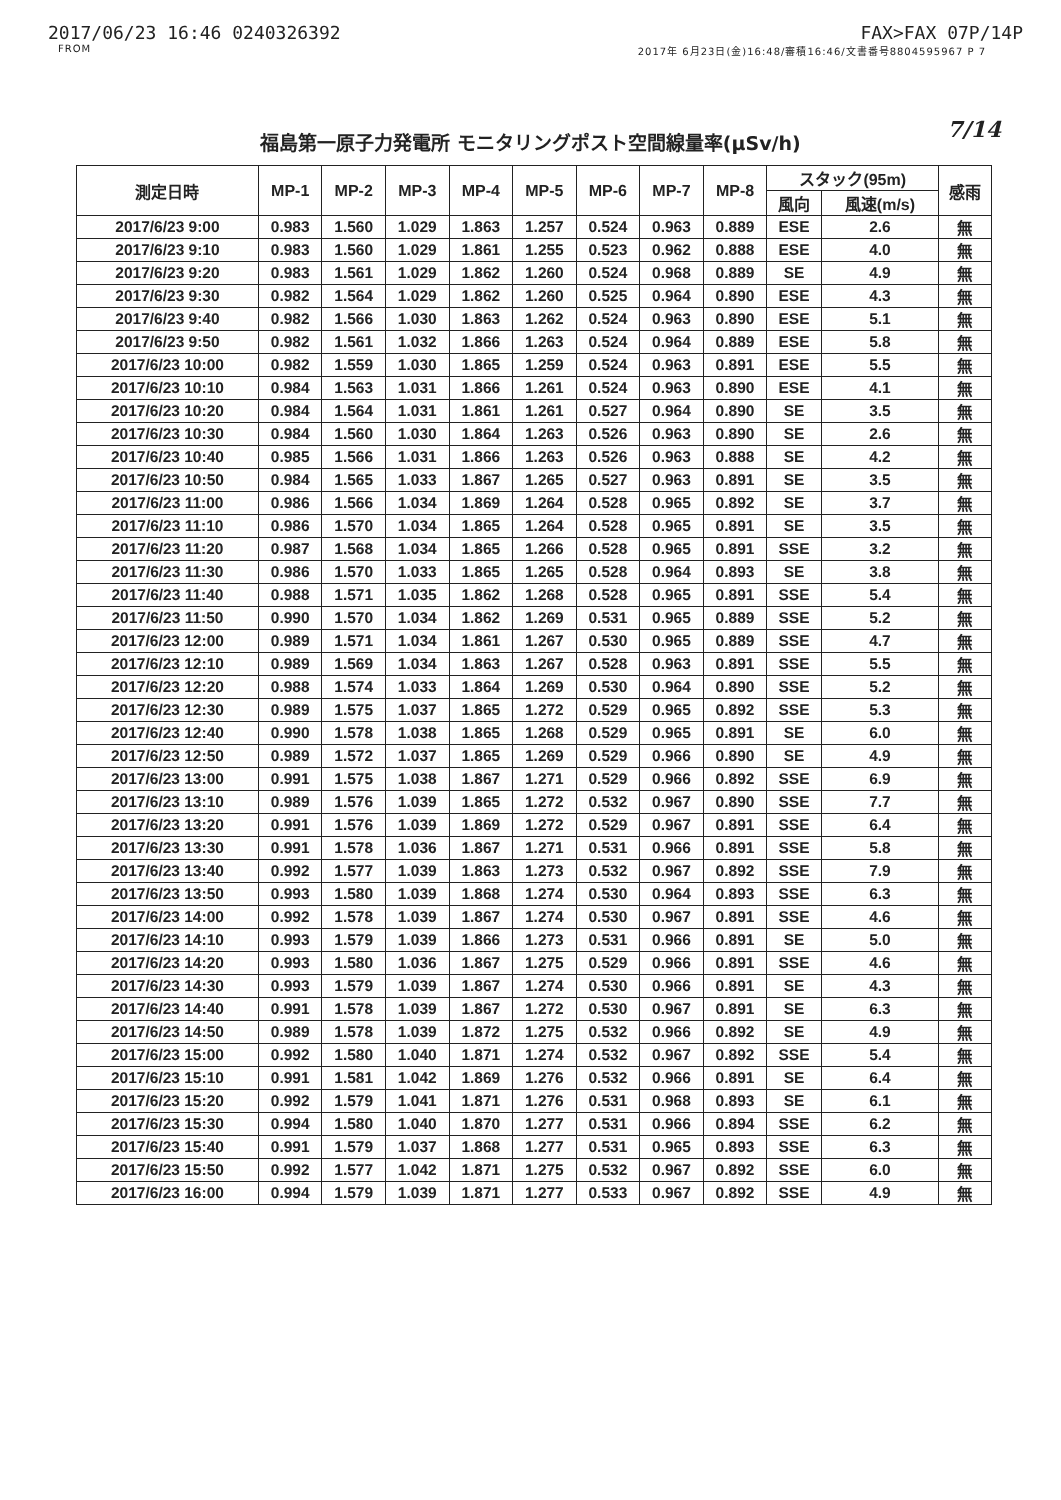2017/06/23 16:46 0240326392 FAX>FAX 07P/14P
FROM 2017年 6月23日(金)16:48/審積16:46/文書番号8804595967 P 7
福島第一原子力発電所 モニタリングポスト空間線量率(μSv/h) 7/14
| 測定日時 | MP-1 | MP-2 | MP-3 | MP-4 | MP-5 | MP-6 | MP-7 | MP-8 | スタック(95m) | | 感雨 |
| --- | --- | --- | --- | --- | --- | --- | --- | --- | --- | --- | --- |
| | | | | | | | | | 風向 | 風速(m/s) | |
| 2017/6/23 9:00 | 0.983 | 1.560 | 1.029 | 1.863 | 1.257 | 0.524 | 0.963 | 0.889 | ESE | 2.6 | 無 |
| 2017/6/23 9:10 | 0.983 | 1.560 | 1.029 | 1.861 | 1.255 | 0.523 | 0.962 | 0.888 | ESE | 4.0 | 無 |
| 2017/6/23 9:20 | 0.983 | 1.561 | 1.029 | 1.862 | 1.260 | 0.524 | 0.968 | 0.889 | SE | 4.9 | 無 |
| 2017/6/23 9:30 | 0.982 | 1.564 | 1.029 | 1.862 | 1.260 | 0.525 | 0.964 | 0.890 | ESE | 4.3 | 無 |
| 2017/6/23 9:40 | 0.982 | 1.566 | 1.030 | 1.863 | 1.262 | 0.524 | 0.963 | 0.890 | ESE | 5.1 | 無 |
| 2017/6/23 9:50 | 0.982 | 1.561 | 1.032 | 1.866 | 1.263 | 0.524 | 0.964 | 0.889 | ESE | 5.8 | 無 |
| 2017/6/23 10:00 | 0.982 | 1.559 | 1.030 | 1.865 | 1.259 | 0.524 | 0.963 | 0.891 | ESE | 5.5 | 無 |
| 2017/6/23 10:10 | 0.984 | 1.563 | 1.031 | 1.866 | 1.261 | 0.524 | 0.963 | 0.890 | ESE | 4.1 | 無 |
| 2017/6/23 10:20 | 0.984 | 1.564 | 1.031 | 1.861 | 1.261 | 0.527 | 0.964 | 0.890 | SE | 3.5 | 無 |
| 2017/6/23 10:30 | 0.984 | 1.560 | 1.030 | 1.864 | 1.263 | 0.526 | 0.963 | 0.890 | SE | 2.6 | 無 |
| 2017/6/23 10:40 | 0.985 | 1.566 | 1.031 | 1.866 | 1.263 | 0.526 | 0.963 | 0.888 | SE | 4.2 | 無 |
| 2017/6/23 10:50 | 0.984 | 1.565 | 1.033 | 1.867 | 1.265 | 0.527 | 0.963 | 0.891 | SE | 3.5 | 無 |
| 2017/6/23 11:00 | 0.986 | 1.566 | 1.034 | 1.869 | 1.264 | 0.528 | 0.965 | 0.892 | SE | 3.7 | 無 |
| 2017/6/23 11:10 | 0.986 | 1.570 | 1.034 | 1.865 | 1.264 | 0.528 | 0.965 | 0.891 | SE | 3.5 | 無 |
| 2017/6/23 11:20 | 0.987 | 1.568 | 1.034 | 1.865 | 1.266 | 0.528 | 0.965 | 0.891 | SSE | 3.2 | 無 |
| 2017/6/23 11:30 | 0.986 | 1.570 | 1.033 | 1.865 | 1.265 | 0.528 | 0.964 | 0.893 | SE | 3.8 | 無 |
| 2017/6/23 11:40 | 0.988 | 1.571 | 1.035 | 1.862 | 1.268 | 0.528 | 0.965 | 0.891 | SSE | 5.4 | 無 |
| 2017/6/23 11:50 | 0.990 | 1.570 | 1.034 | 1.862 | 1.269 | 0.531 | 0.965 | 0.889 | SSE | 5.2 | 無 |
| 2017/6/23 12:00 | 0.989 | 1.571 | 1.034 | 1.861 | 1.267 | 0.530 | 0.965 | 0.889 | SSE | 4.7 | 無 |
| 2017/6/23 12:10 | 0.989 | 1.569 | 1.034 | 1.863 | 1.267 | 0.528 | 0.963 | 0.891 | SSE | 5.5 | 無 |
| 2017/6/23 12:20 | 0.988 | 1.574 | 1.033 | 1.864 | 1.269 | 0.530 | 0.964 | 0.890 | SSE | 5.2 | 無 |
| 2017/6/23 12:30 | 0.989 | 1.575 | 1.037 | 1.865 | 1.272 | 0.529 | 0.965 | 0.892 | SSE | 5.3 | 無 |
| 2017/6/23 12:40 | 0.990 | 1.578 | 1.038 | 1.865 | 1.268 | 0.529 | 0.965 | 0.891 | SE | 6.0 | 無 |
| 2017/6/23 12:50 | 0.989 | 1.572 | 1.037 | 1.865 | 1.269 | 0.529 | 0.966 | 0.890 | SE | 4.9 | 無 |
| 2017/6/23 13:00 | 0.991 | 1.575 | 1.038 | 1.867 | 1.271 | 0.529 | 0.966 | 0.892 | SSE | 6.9 | 無 |
| 2017/6/23 13:10 | 0.989 | 1.576 | 1.039 | 1.865 | 1.272 | 0.532 | 0.967 | 0.890 | SSE | 7.7 | 無 |
| 2017/6/23 13:20 | 0.991 | 1.576 | 1.039 | 1.869 | 1.272 | 0.529 | 0.967 | 0.891 | SSE | 6.4 | 無 |
| 2017/6/23 13:30 | 0.991 | 1.578 | 1.036 | 1.867 | 1.271 | 0.531 | 0.966 | 0.891 | SSE | 5.8 | 無 |
| 2017/6/23 13:40 | 0.992 | 1.577 | 1.039 | 1.863 | 1.273 | 0.532 | 0.967 | 0.892 | SSE | 7.9 | 無 |
| 2017/6/23 13:50 | 0.993 | 1.580 | 1.039 | 1.868 | 1.274 | 0.530 | 0.964 | 0.893 | SSE | 6.3 | 無 |
| 2017/6/23 14:00 | 0.992 | 1.578 | 1.039 | 1.867 | 1.274 | 0.530 | 0.967 | 0.891 | SSE | 4.6 | 無 |
| 2017/6/23 14:10 | 0.993 | 1.579 | 1.039 | 1.866 | 1.273 | 0.531 | 0.966 | 0.891 | SE | 5.0 | 無 |
| 2017/6/23 14:20 | 0.993 | 1.580 | 1.036 | 1.867 | 1.275 | 0.529 | 0.966 | 0.891 | SSE | 4.6 | 無 |
| 2017/6/23 14:30 | 0.993 | 1.579 | 1.039 | 1.867 | 1.274 | 0.530 | 0.966 | 0.891 | SE | 4.3 | 無 |
| 2017/6/23 14:40 | 0.991 | 1.578 | 1.039 | 1.867 | 1.272 | 0.530 | 0.967 | 0.891 | SE | 6.3 | 無 |
| 2017/6/23 14:50 | 0.989 | 1.578 | 1.039 | 1.872 | 1.275 | 0.532 | 0.966 | 0.892 | SE | 4.9 | 無 |
| 2017/6/23 15:00 | 0.992 | 1.580 | 1.040 | 1.871 | 1.274 | 0.532 | 0.967 | 0.892 | SSE | 5.4 | 無 |
| 2017/6/23 15:10 | 0.991 | 1.581 | 1.042 | 1.869 | 1.276 | 0.532 | 0.966 | 0.891 | SE | 6.4 | 無 |
| 2017/6/23 15:20 | 0.992 | 1.579 | 1.041 | 1.871 | 1.276 | 0.531 | 0.968 | 0.893 | SE | 6.1 | 無 |
| 2017/6/23 15:30 | 0.994 | 1.580 | 1.040 | 1.870 | 1.277 | 0.531 | 0.966 | 0.894 | SSE | 6.2 | 無 |
| 2017/6/23 15:40 | 0.991 | 1.579 | 1.037 | 1.868 | 1.277 | 0.531 | 0.965 | 0.893 | SSE | 6.3 | 無 |
| 2017/6/23 15:50 | 0.992 | 1.577 | 1.042 | 1.871 | 1.275 | 0.532 | 0.967 | 0.892 | SSE | 6.0 | 無 |
| 2017/6/23 16:00 | 0.994 | 1.579 | 1.039 | 1.871 | 1.277 | 0.533 | 0.967 | 0.892 | SSE | 4.9 | 無 |